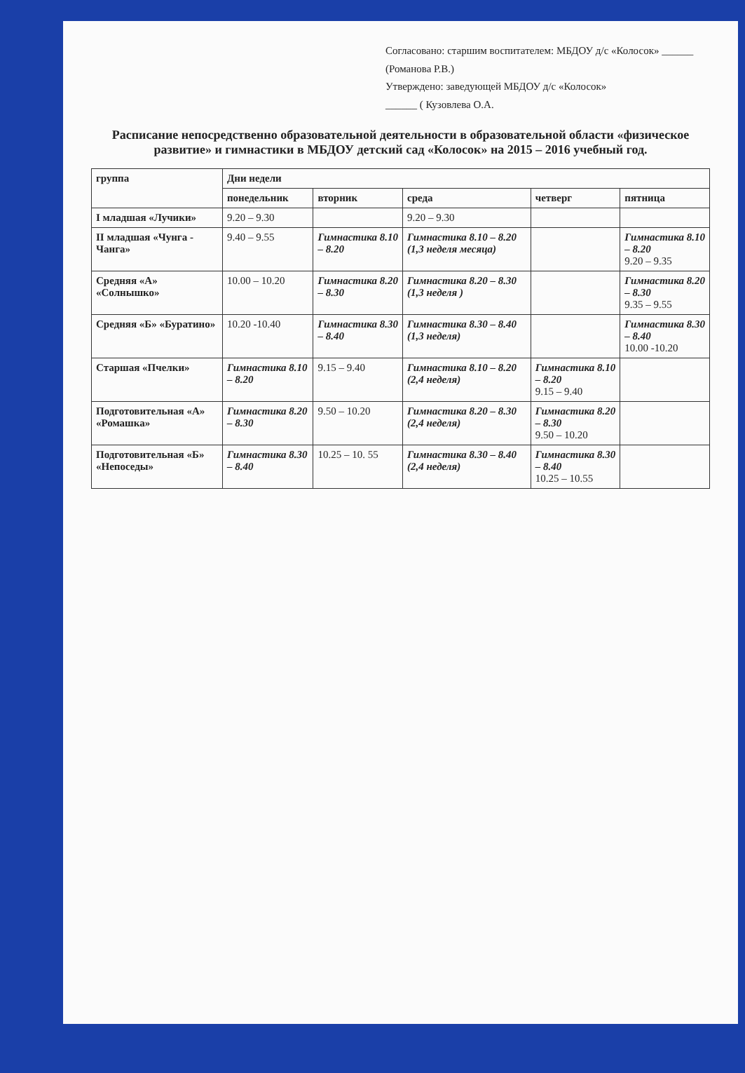Согласовано: старшим воспитателем: МБДОУ д/с «Колосок» ______ (Романова Р.В.)
Утверждено: заведующей МБДОУ д/с «Колосок»
______ ( Кузовлева О.А.
Расписание непосредственно образовательной деятельности в образовательной области «физическое развитие» и гимнастики в МБДОУ детский сад «Колосок» на 2015 – 2016 учебный год.
| группа | Дни недели | | | | |
| --- | --- | --- | --- | --- | --- |
| | понедельник | вторник | среда | четверг | пятница |
| I младшая «Лучики» | 9.20 – 9.30 | | 9.20 – 9.30 | | |
| II младшая «Чунга - Чанга» | 9.40 – 9.55 | Гимнастика 8.10 – 8.20 | Гимнастика 8.10 – 8.20 (1,3 неделя месяца) | | Гимнастика 8.10 – 8.20 9.20 – 9.35 |
| Средняя «А» «Солнышко» | 10.00 – 10.20 | Гимнастика 8.20 – 8.30 | Гимнастика 8.20 – 8.30 (1,3 неделя ) | | Гимнастика 8.20 – 8.30 9.35 – 9.55 |
| Средняя «Б» «Буратино» | 10.20 -10.40 | Гимнастика 8.30 – 8.40 | Гимнастика 8.30 – 8.40 (1,3 неделя) | | Гимнастика 8.30 – 8.40 10.00 -10.20 |
| Старшая «Пчелки» | Гимнастика 8.10 – 8.20 | 9.15 – 9.40 | Гимнастика 8.10 – 8.20 (2,4 неделя) | Гимнастика 8.10 – 8.20 9.15 – 9.40 | |
| Подготовительная «А» «Ромашка» | Гимнастика 8.20 – 8.30 | 9.50 – 10.20 | Гимнастика 8.20 – 8.30 (2,4 неделя) | Гимнастика 8.20 – 8.30 9.50 – 10.20 | |
| Подготовительная «Б» «Непоседы» | Гимнастика 8.30 – 8.40 | 10.25 – 10. 55 | Гимнастика 8.30 – 8.40 (2,4 неделя) | Гимнастика 8.30 – 8.40 10.25 – 10.55 | |